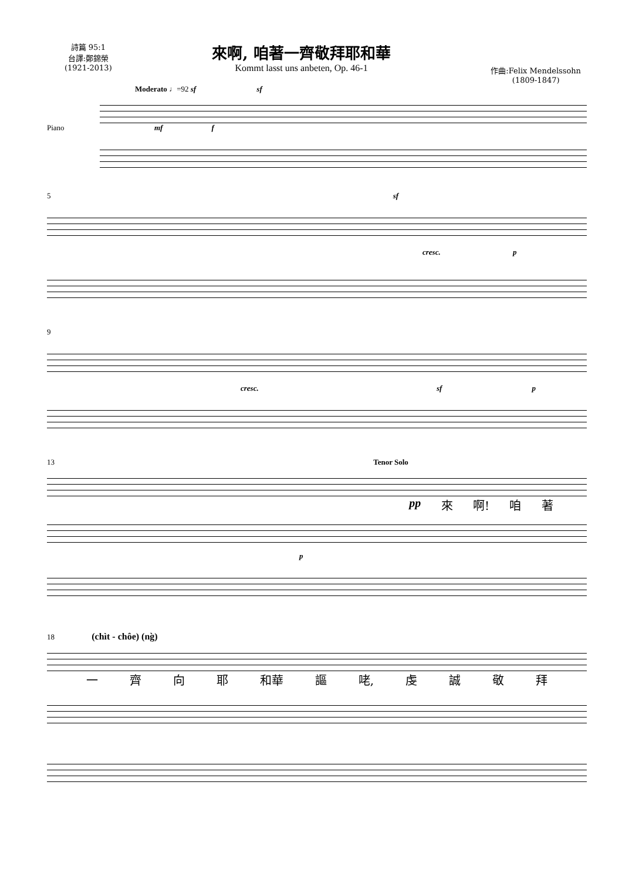詩篇 95:1
台譯:鄭錦榮
(1921-2013)
來啊, 咱著一齊敬拜耶和華
Kommt lasst uns anbeten, Op. 46-1
作曲:Felix Mendelssohn
(1809-1847)
Moderato ♩=92 sf sf
Piano mf f
5 sf
cresc. p
9
cresc. sf p
13 Tenor Solo
pp 來 啊! 咱 著
p
18 (chìt - chôe) (ng̀)
一 齊 向 耶 和華 謳 咾, 虔 誠 敬 拜